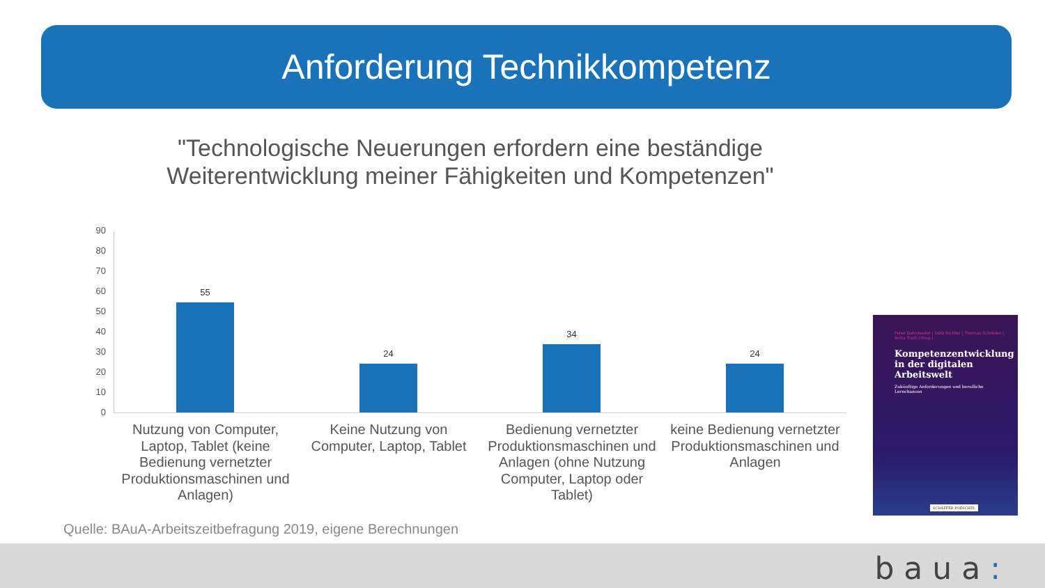Anforderung Technikkompetenz
"Technologische Neuerungen erfordern eine beständige Weiterentwicklung meiner Fähigkeiten und Kompetenzen"
90
80
70
60
50
40
30
20
10
0
55
24
34
24
Nutzung von Computer, Laptop, Tablet (keine Bedienung vernetzter Produktionsmaschinen und Anlagen)
Keine Nutzung von Computer, Laptop, Tablet
Bedienung vernetzter Produktionsmaschinen und Anlagen (ohne Nutzung Computer, Laptop oder Tablet)
keine Bedienung vernetzter Produktionsmaschinen und Anlagen
Peter Dehnbostel | Götz Richter | Thomas Schröder | Anita Tisch (Hrsg.)
Kompetenzentwicklung in der digitalen Arbeitswelt
Zukünftige Anforderungen und berufliche Lernchancen
SCHÄFFER POESCHEL
Quelle: BAuA-Arbeitszeitbefragung 2019, eigene Berechnungen
baua: